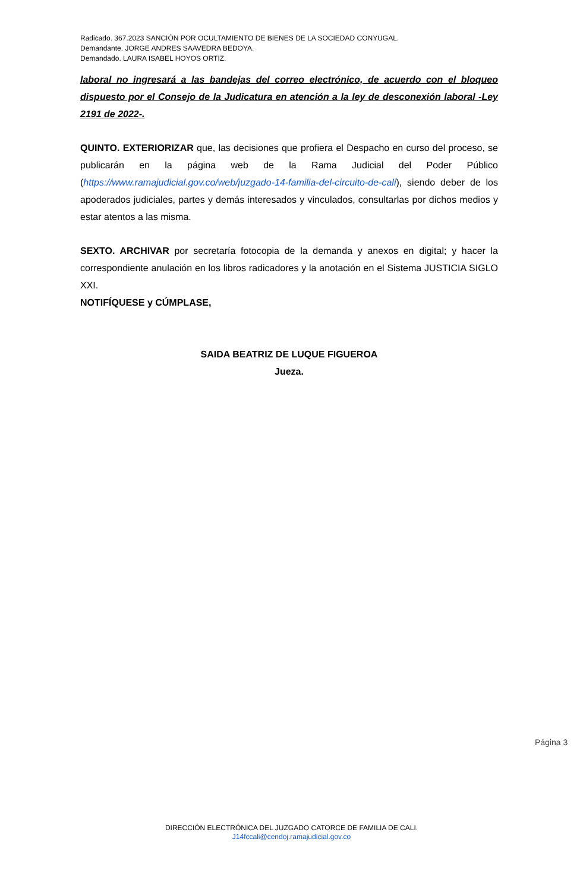Radicado. 367.2023 SANCIÓN POR OCULTAMIENTO DE BIENES DE LA SOCIEDAD CONYUGAL.
Demandante. JORGE ANDRES SAAVEDRA BEDOYA.
Demandado. LAURA ISABEL HOYOS ORTIZ.
laboral no ingresará a las bandejas del correo electrónico, de acuerdo con el bloqueo dispuesto por el Consejo de la Judicatura en atención a la ley de desconexión laboral -Ley 2191 de 2022-.
QUINTO. EXTERIORIZAR que, las decisiones que profiera el Despacho en curso del proceso, se publicarán en la página web de la Rama Judicial del Poder Público (https://www.ramajudicial.gov.co/web/juzgado-14-familia-del-circuito-de-cali), siendo deber de los apoderados judiciales, partes y demás interesados y vinculados, consultarlas por dichos medios y estar atentos a las misma.
SEXTO. ARCHIVAR por secretaría fotocopia de la demanda y anexos en digital; y hacer la correspondiente anulación en los libros radicadores y la anotación en el Sistema JUSTICIA SIGLO XXI.
NOTIFÍQUESE y CÚMPLASE,
SAIDA BEATRIZ DE LUQUE FIGUEROA
Jueza.
Página 3
DIRECCIÓN ELECTRÓNICA DEL JUZGADO CATORCE DE FAMILIA DE CALI.
J14fccali@cendoj.ramajudicial.gov.co